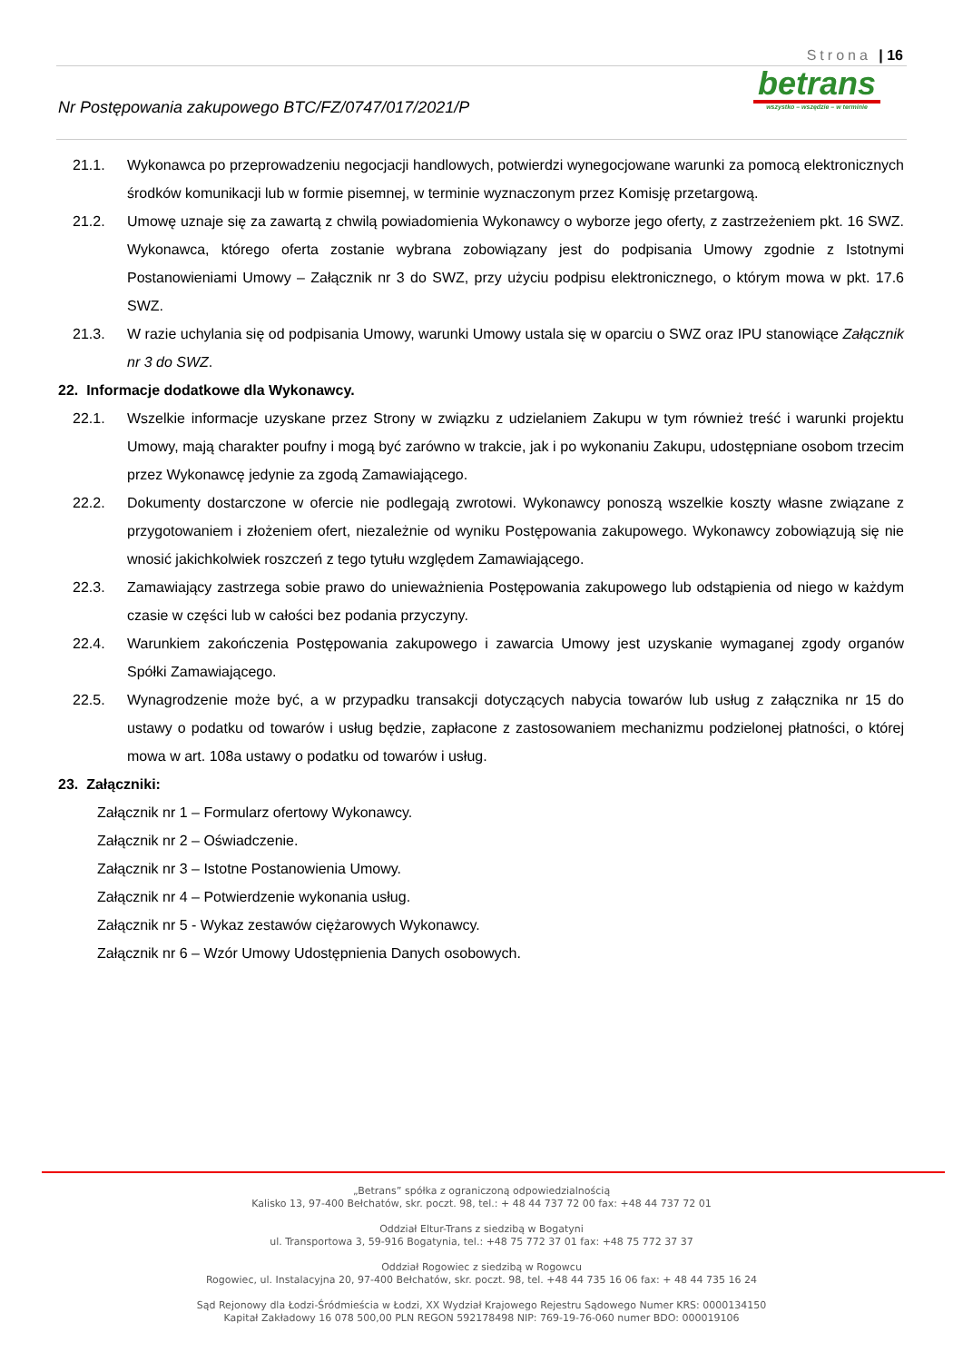Strona | 16
Nr Postępowania zakupowego BTC/FZ/0747/017/2021/P
betrans
wszystko – wszędzie – w terminie
21.1. Wykonawca po przeprowadzeniu negocjacji handlowych, potwierdzi wynegocjowane warunki za pomocą elektronicznych środków komunikacji lub w formie pisemnej, w terminie wyznaczonym przez Komisję przetargową.
21.2. Umowę uznaje się za zawartą z chwilą powiadomienia Wykonawcy o wyborze jego oferty, z zastrzeżeniem pkt. 16 SWZ. Wykonawca, którego oferta zostanie wybrana zobowiązany jest do podpisania Umowy zgodnie z Istotnymi Postanowieniami Umowy – Załącznik nr 3 do SWZ, przy użyciu podpisu elektronicznego, o którym mowa w pkt. 17.6 SWZ.
21.3. W razie uchylania się od podpisania Umowy, warunki Umowy ustala się w oparciu o SWZ oraz IPU stanowiące Załącznik nr 3 do SWZ.
22. Informacje dodatkowe dla Wykonawcy.
22.1. Wszelkie informacje uzyskane przez Strony w związku z udzielaniem Zakupu w tym również treść i warunki projektu Umowy, mają charakter poufny i mogą być zarówno w trakcie, jak i po wykonaniu Zakupu, udostępniane osobom trzecim przez Wykonawcę jedynie za zgodą Zamawiającego.
22.2. Dokumenty dostarczone w ofercie nie podlegają zwrotowi. Wykonawcy ponoszą wszelkie koszty własne związane z przygotowaniem i złożeniem ofert, niezależnie od wyniku Postępowania zakupowego. Wykonawcy zobowiązują się nie wnosić jakichkolwiek roszczeń z tego tytułu względem Zamawiającego.
22.3. Zamawiający zastrzega sobie prawo do unieważnienia Postępowania zakupowego lub odstąpienia od niego w każdym czasie w części lub w całości bez podania przyczyny.
22.4. Warunkiem zakończenia Postępowania zakupowego i zawarcia Umowy jest uzyskanie wymaganej zgody organów Spółki Zamawiającego.
22.5. Wynagrodzenie może być, a w przypadku transakcji dotyczących nabycia towarów lub usług z załącznika nr 15 do ustawy o podatku od towarów i usług będzie, zapłacone z zastosowaniem mechanizmu podzielonej płatności, o której mowa w art. 108a ustawy o podatku od towarów i usług.
23. Załączniki:
Załącznik nr 1 – Formularz ofertowy Wykonawcy.
Załącznik nr 2 – Oświadczenie.
Załącznik nr 3 – Istotne Postanowienia Umowy.
Załącznik nr 4 – Potwierdzenie wykonania usług.
Załącznik nr 5 - Wykaz zestawów ciężarowych Wykonawcy.
Załącznik nr 6 – Wzór Umowy Udostępnienia Danych osobowych.
„Betrans” spółka z ograniczoną odpowiedzialnością
Kalisko 13, 97-400 Bełchatów, skr. poczt. 98, tel.: + 48 44 737 72 00 fax: +48 44 737 72 01
Oddział Eltur-Trans z siedzibą w Bogatyni
ul. Transportowa 3, 59-916 Bogatynia, tel.: +48 75 772 37 01 fax: +48 75 772 37 37
Oddział Rogowiec z siedzibą w Rogowcu
Rogowiec, ul. Instalacyjna 20, 97-400 Bełchatów, skr. poczt. 98, tel. +48 44 735 16 06 fax: + 48 44 735 16 24
Sąd Rejonowy dla Łodzi-Śródmieścia w Łodzi, XX Wydział Krajowego Rejestru Sądowego Numer KRS: 0000134150
Kapitał Zakładowy 16 078 500,00 PLN REGON 592178498 NIP: 769-19-76-060 numer BDO: 000019106